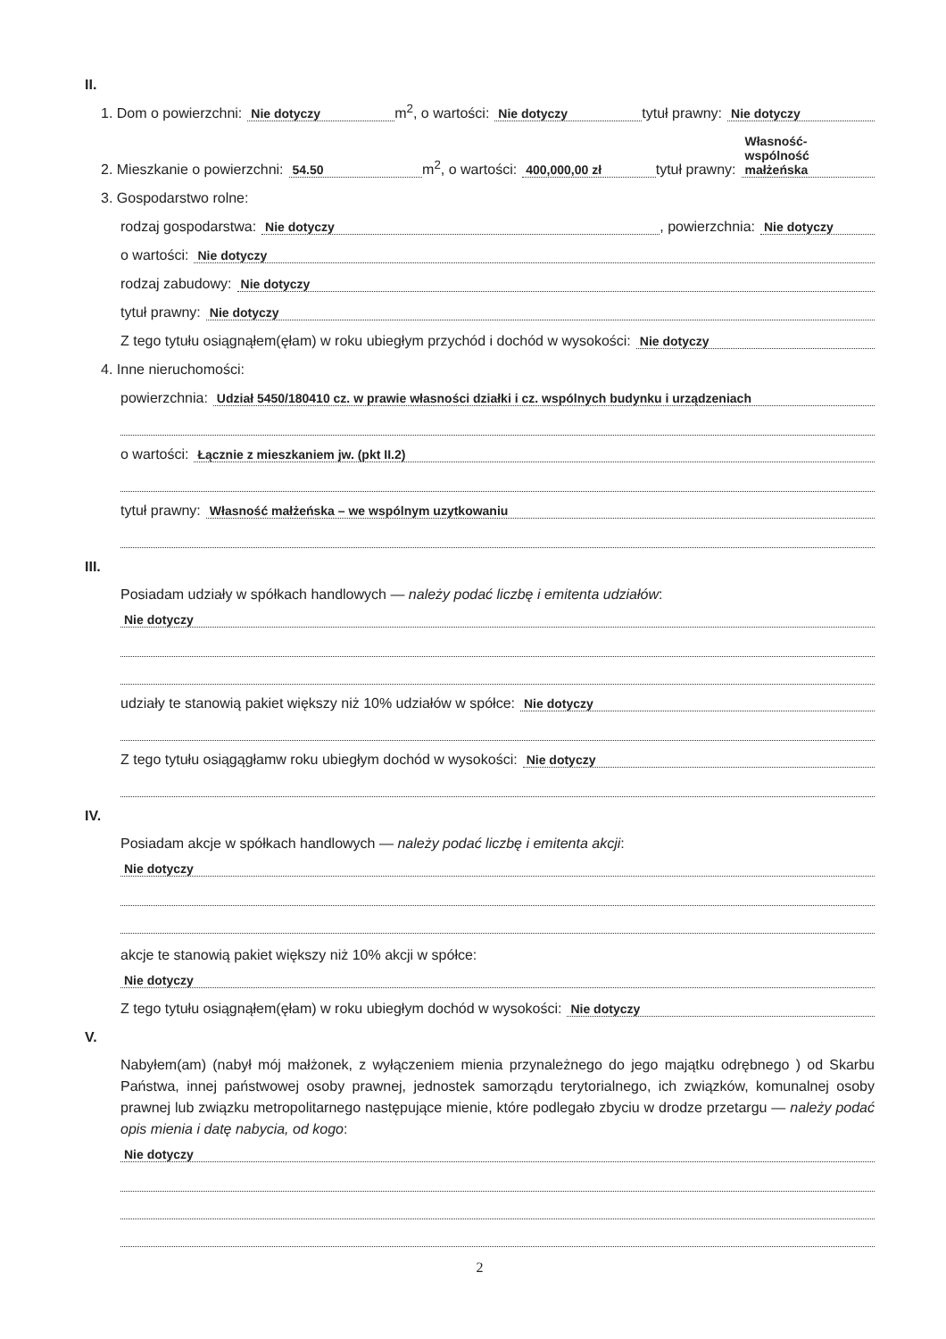II.
1. Dom o powierzchni: Nie dotyczy m<sup>2</sup>, o wartości: Nie dotyczy tytuł prawny: Nie dotyczy
2. Mieszkanie o powierzchni: 54.50 m<sup>2</sup>, o wartości: 400,000,00 zł tytuł prawny: Własność-wspólność małżeńska
3. Gospodarstwo rolne:
rodzaj gospodarstwa: Nie dotyczy, powierzchnia: Nie dotyczy
o wartości: Nie dotyczy
rodzaj zabudowy: Nie dotyczy
tytuł prawny: Nie dotyczy
Z tego tytułu osiągnąłem(ęłam) w roku ubiegłym przychód i dochód w wysokości: Nie dotyczy
4. Inne nieruchomości:
powierzchnia: Udział 5450/180410 cz. w prawie własności działki i cz. wspólnych budynku i urządzeniach
o wartości: Łącznie z mieszkaniem jw. (pkt II.2)
tytuł prawny: Własność małżeńska – we wspólnym uzytkowaniu
III.
Posiadam udziały w spółkach handlowych — należy podać liczbę i emitenta udziałów:
Nie dotyczy
udziały te stanowią pakiet większy niż 10% udziałów w spółce: Nie dotyczy
Z tego tytułu osiągągłamw roku ubiegłym dochód w wysokości: Nie dotyczy
IV.
Posiadam akcje w spółkach handlowych — należy podać liczbę i emitenta akcji:
Nie dotyczy
akcje te stanowią pakiet większy niż 10% akcji w spółce:
Nie dotyczy
Z tego tytułu osiągnąłem(ęłam) w roku ubiegłym dochód w wysokości: Nie dotyczy
V.
Nabyłem(am) (nabył mój małżonek, z wyłączeniem mienia przynależnego do jego majątku odrębnego ) od Skarbu Państwa, innej państwowej osoby prawnej, jednostek samorządu terytorialnego, ich związków, komunalnej osoby prawnej lub związku metropolitarnego następujące mienie, które podlegało zbyciu w drodze przetargu — należy podać opis mienia i datę nabycia, od kogo:
Nie dotyczy
2